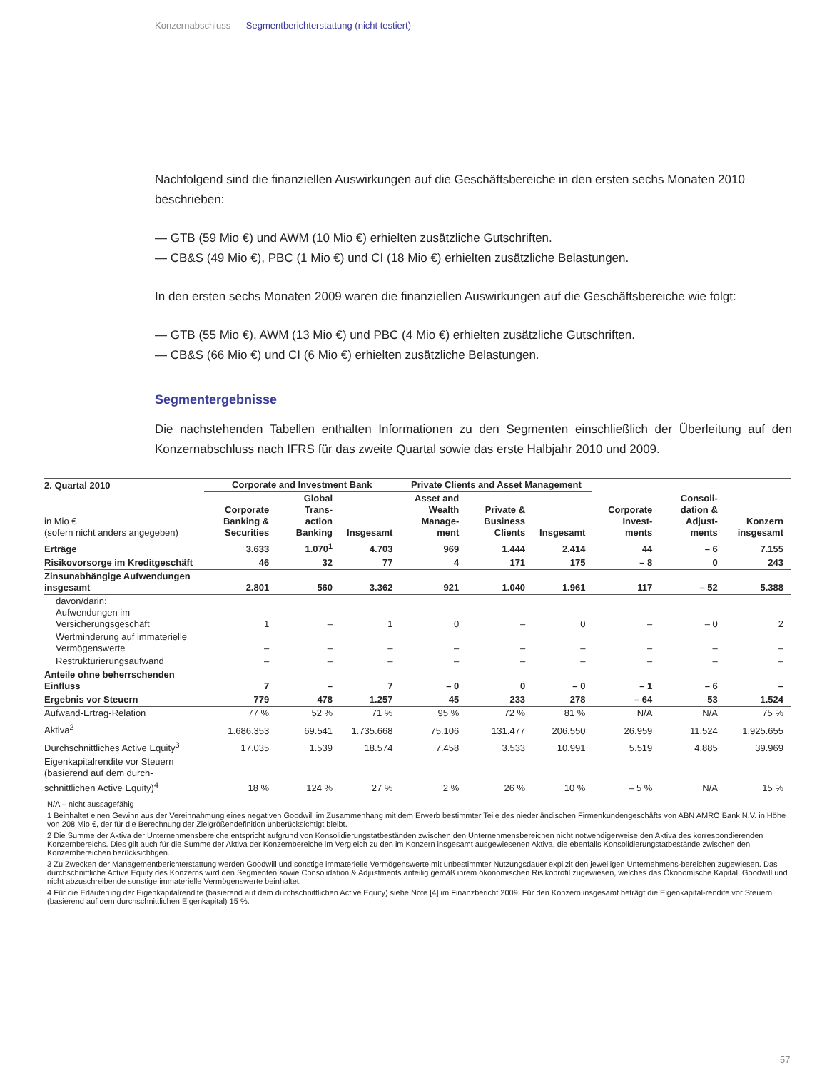Konzernabschluss Segmentberichterstattung (nicht testiert)
Nachfolgend sind die finanziellen Auswirkungen auf die Geschäftsbereiche in den ersten sechs Monaten 2010 beschrieben:
— GTB (59 Mio €) und AWM (10 Mio €) erhielten zusätzliche Gutschriften.
— CB&S (49 Mio €), PBC (1 Mio €) und CI (18 Mio €) erhielten zusätzliche Belastungen.
In den ersten sechs Monaten 2009 waren die finanziellen Auswirkungen auf die Geschäftsbereiche wie folgt:
— GTB (55 Mio €), AWM (13 Mio €) und PBC (4 Mio €) erhielten zusätzliche Gutschriften.
— CB&S (66 Mio €) und CI (6 Mio €) erhielten zusätzliche Belastungen.
Segmentergebnisse
Die nachstehenden Tabellen enthalten Informationen zu den Segmenten einschließlich der Überleitung auf den Konzernabschluss nach IFRS für das zweite Quartal sowie das erste Halbjahr 2010 und 2009.
| 2. Quartal 2010 | Corporate and Investment Bank | | | Private Clients and Asset Management | | | Corporate Invest-ments | Consoli-dation & Adjust-ments | Konzern insgesamt |
| --- | --- | --- | --- | --- | --- | --- | --- | --- | --- |
| in Mio € (sofern nicht anders angegeben) | Corporate Banking & Securities | Global Trans-action Banking | Insgesamt | Asset and Wealth Manage-ment | Private & Business Clients | Insgesamt | | | |
| Erträge | 3.633 | 1.070<sup>1</sup> | 4.703 | 969 | 1.444 | 2.414 | 44 | – 6 | 7.155 |
| Risikovorsorge im Kreditgeschäft | 46 | 32 | 77 | 4 | 171 | 175 | – 8 | 0 | 243 |
| Zinsunabhängige Aufwendungen insgesamt | 2.801 | 560 | 3.362 | 921 | 1.040 | 1.961 | 117 | – 52 | 5.388 |
| davon/darin: Aufwendungen im Versicherungsgeschäft | 1 | – | 1 | 0 | – | 0 | – | – 0 | 2 |
| Wertminderung auf immaterielle Vermögenswerte | – | – | – | – | – | – | – | – | – |
| Restrukturierungsaufwand | – | – | – | – | – | – | – | – | – |
| Anteile ohne beherrschenden Einfluss | 7 | – | 7 | – 0 | 0 | – 0 | – 1 | – 6 | – |
| Ergebnis vor Steuern | 779 | 478 | 1.257 | 45 | 233 | 278 | – 64 | 53 | 1.524 |
| Aufwand-Ertrag-Relation | 77 % | 52 % | 71 % | 95 % | 72 % | 81 % | N/A | N/A | 75 % |
| Aktiva<sup>2</sup> | 1.686.353 | 69.541 | 1.735.668 | 75.106 | 131.477 | 206.550 | 26.959 | 11.524 | 1.925.655 |
| Durchschnittliches Active Equity<sup>3</sup> | 17.035 | 1.539 | 18.574 | 7.458 | 3.533 | 10.991 | 5.519 | 4.885 | 39.969 |
| Eigenkapitalrendite vor Steuern (basierend auf dem durch-schnittlichen Active Equity)<sup>4</sup> | 18 % | 124 % | 27 % | 2 % | 26 % | 10 % | – 5 % | N/A | 15 % |
N/A – nicht aussagefähig
1 Beinhaltet einen Gewinn aus der Vereinnahmung eines negativen Goodwill im Zusammenhang mit dem Erwerb bestimmter Teile des niederländischen Firmenkundengeschäfts von ABN AMRO Bank N.V. in Höhe von 208 Mio €, der für die Berechnung der Zielgrößendefinition unberücksichtigt bleibt.
2 Die Summe der Aktiva der Unternehmensbereiche entspricht aufgrund von Konsolidierungstatbeständen zwischen den Unternehmensbereichen nicht notwendigerweise den Aktiva des korrespondierenden Konzernbereichs. Dies gilt auch für die Summe der Aktiva der Konzernbereiche im Vergleich zu den im Konzern insgesamt ausgewiesenen Aktiva, die ebenfalls Konsolidierungstatbestände zwischen den Konzernbereichen berücksichtigen.
3 Zu Zwecken der Managementberichterstattung werden Goodwill und sonstige immaterielle Vermögenswerte mit unbestimmter Nutzungsdauer explizit den jeweiligen Unternehmens-bereichen zugewiesen. Das durchschnittliche Active Equity des Konzerns wird den Segmenten sowie Consolidation & Adjustments anteilig gemäß ihrem ökonomischen Risikoprofil zugewiesen, welches das Ökonomische Kapital, Goodwill und nicht abzuschreibende sonstige immaterielle Vermögenswerte beinhaltet.
4 Für die Erläuterung der Eigenkapitalrendite (basierend auf dem durchschnittlichen Active Equity) siehe Note [4] im Finanzbericht 2009. Für den Konzern insgesamt beträgt die Eigenkapital-rendite vor Steuern (basierend auf dem durchschnittlichen Eigenkapital) 15 %.
57